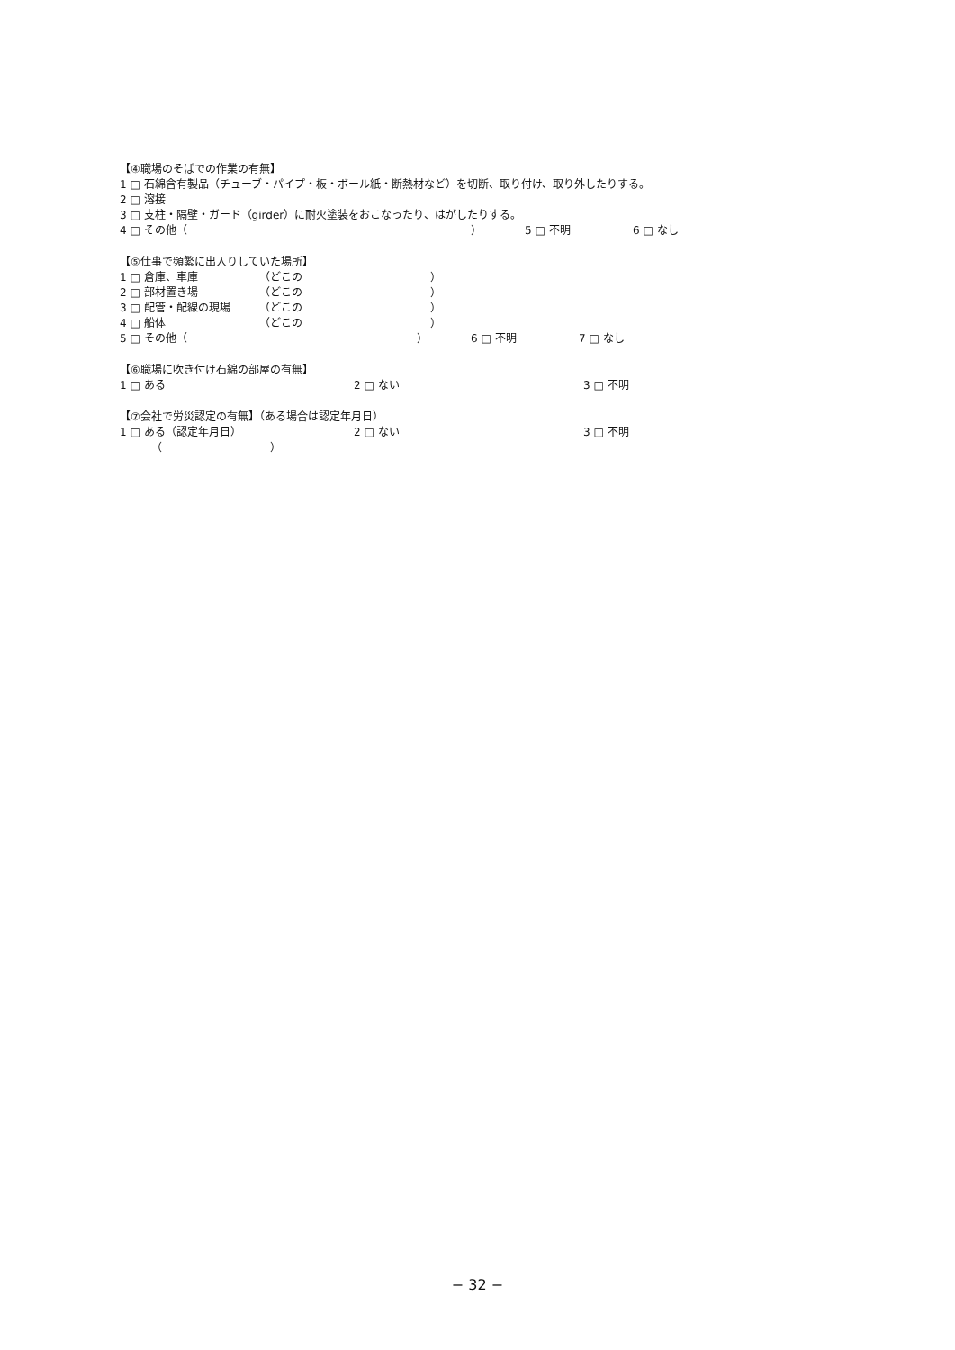【④職場のそばでの作業の有無】
1 □ 石綿含有製品（チューブ・パイプ・板・ボール紙・断熱材など）を切断、取り付け、取り外したりする。
2 □ 溶接
3 □ 支柱・隔壁・ガード（girder）に耐火塗装をおこなったり、はがしたりする。
4 □ その他（ ） 5 □ 不明 6 □ なし
【⑤仕事で頻繁に出入りしていた場所】
1 □ 倉庫、車庫 （どこの ）
2 □ 部材置き場 （どこの ）
3 □ 配管・配線の現場 （どこの ）
4 □ 船体 （どこの ）
5 □ その他（ ） 6 □ 不明 7 □ なし
【⑥職場に吹き付け石綿の部屋の有無】
1 □ ある 2 □ ない 3 □ 不明
【⑦会社で労災認定の有無】（ある場合は認定年月日）
1 □ ある（認定年月日） 2 □ ない 3 □ 不明
（ ）
− 32 −